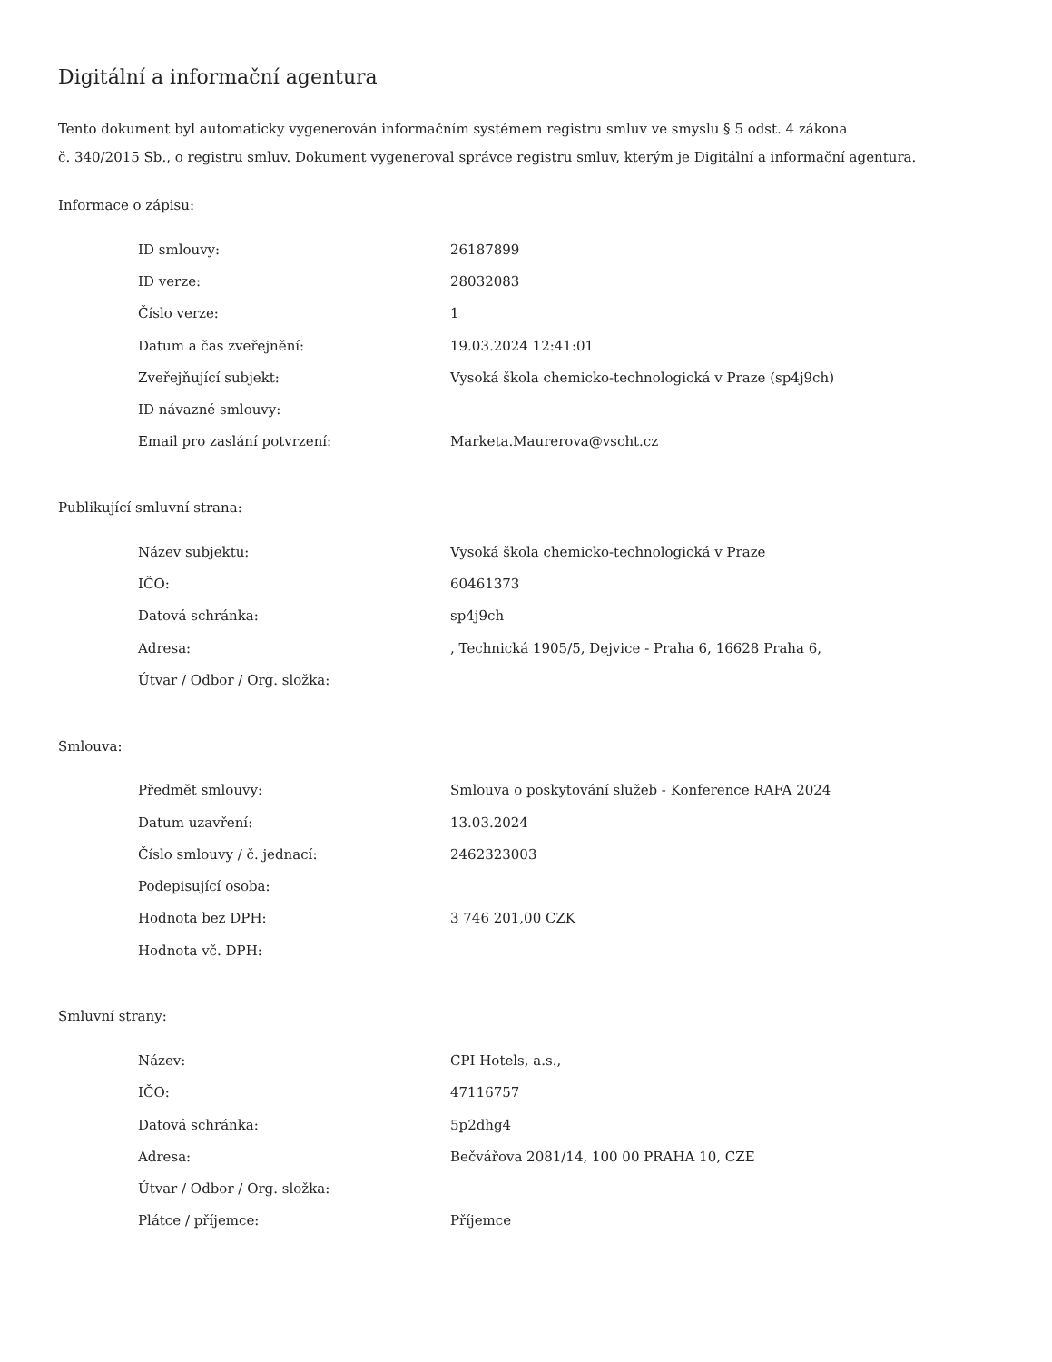Digitální a informační agentura
Tento dokument byl automaticky vygenerován informačním systémem registru smluv ve smyslu § 5 odst. 4 zákona
č. 340/2015 Sb., o registru smluv. Dokument vygeneroval správce registru smluv, kterým je Digitální a informační agentura.
Informace o zápisu:
| ID smlouvy: | 26187899 |
| ID verze: | 28032083 |
| Číslo verze: | 1 |
| Datum a čas zveřejnění: | 19.03.2024 12:41:01 |
| Zveřejňující subjekt: | Vysoká škola chemicko-technologická v Praze (sp4j9ch) |
| ID návazné smlouvy: | |
| Email pro zaslání potvrzení: | Marketa.Maurerova@vscht.cz |
Publikující smluvní strana:
| Název subjektu: | Vysoká škola chemicko-technologická v Praze |
| IČO: | 60461373 |
| Datová schránka: | sp4j9ch |
| Adresa: | , Technická 1905/5, Dejvice - Praha 6, 16628 Praha 6, |
| Útvar / Odbor / Org. složka: | |
Smlouva:
| Předmět smlouvy: | Smlouva o poskytování služeb - Konference RAFA 2024 |
| Datum uzavření: | 13.03.2024 |
| Číslo smlouvy / č. jednací: | 2462323003 |
| Podepisující osoba: | |
| Hodnota bez DPH: | 3 746 201,00 CZK |
| Hodnota vč. DPH: | |
Smluvní strany:
| Název: | CPI Hotels, a.s., |
| IČO: | 47116757 |
| Datová schránka: | 5p2dhg4 |
| Adresa: | Bečvářova 2081/14, 100 00 PRAHA 10, CZE |
| Útvar / Odbor / Org. složka: | |
| Plátce / příjemce: | Příjemce |